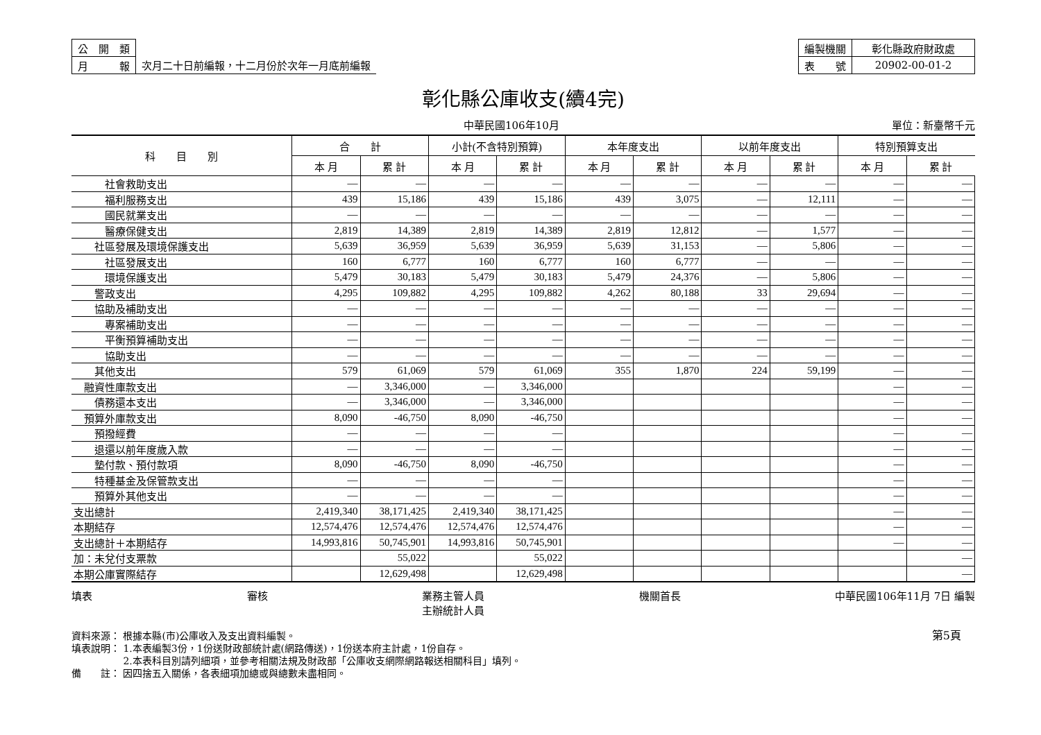| 公 開 類 | |
| 月 報 | 次月二十日前編報，十二月份於次年一月底前編報 |
| 編製機關 | 彰化縣政府財政處 |
| 表 號 | 20902-00-01-2 |
彰化縣公庫收支(續4完)
中華民國106年10月 單位：新臺幣千元
| 科 目 別 | 合 計 | | 小計(不含特別預算) | | 本年度支出 | | 以前年度支出 | | 特別預算支出 | |
| --- | --- | --- | --- | --- | --- | --- | --- | --- | --- | --- |
| | 本 月 | 累 計 | 本 月 | 累 計 | 本 月 | 累 計 | 本 月 | 累 計 | 本 月 | 累 計 |
| 社會救助支出 | — | — | — | — | — | — | — | — | — | — |
| 福利服務支出 | 439 | 15,186 | 439 | 15,186 | 439 | 3,075 | — | 12,111 | — | — |
| 國民就業支出 | — | — | — | — | — | — | — | — | — | — |
| 醫療保健支出 | 2,819 | 14,389 | 2,819 | 14,389 | 2,819 | 12,812 | — | 1,577 | — | — |
| 社區發展及環境保護支出 | 5,639 | 36,959 | 5,639 | 36,959 | 5,639 | 31,153 | — | 5,806 | — | — |
| 社區發展支出 | 160 | 6,777 | 160 | 6,777 | 160 | 6,777 | — | — | — | — |
| 環境保護支出 | 5,479 | 30,183 | 5,479 | 30,183 | 5,479 | 24,376 | — | 5,806 | — | — |
| 警政支出 | 4,295 | 109,882 | 4,295 | 109,882 | 4,262 | 80,188 | 33 | 29,694 | — | — |
| 協助及補助支出 | — | — | — | — | — | — | — | — | — | — |
| 專案補助支出 | — | — | — | — | — | — | — | — | — | — |
| 平衡預算補助支出 | — | — | — | — | — | — | — | — | — | — |
| 協助支出 | — | — | — | — | — | — | — | — | — | — |
| 其他支出 | 579 | 61,069 | 579 | 61,069 | 355 | 1,870 | 224 | 59,199 | — | — |
| 融資性庫款支出 | — | 3,346,000 | — | 3,346,000 | | | | | — | — |
| 債務還本支出 | — | 3,346,000 | — | 3,346,000 | | | | | — | — |
| 預算外庫款支出 | 8,090 | -46,750 | 8,090 | -46,750 | | | | | — | — |
| 預撥經費 | — | — | — | — | | | | | — | — |
| 退還以前年度歲入款 | — | — | — | — | | | | | — | — |
| 墊付款、預付款項 | 8,090 | -46,750 | 8,090 | -46,750 | | | | | — | — |
| 特種基金及保管款支出 | — | — | — | — | | | | | — | — |
| 預算外其他支出 | — | — | — | — | | | | | — | — |
| 支出總計 | 2,419,340 | 38,171,425 | 2,419,340 | 38,171,425 | | | | | — | — |
| 本期結存 | 12,574,476 | 12,574,476 | 12,574,476 | 12,574,476 | | | | | — | — |
| 支出總計＋本期結存 | 14,993,816 | 50,745,901 | 14,993,816 | 50,745,901 | | | | | — | — |
| 加：未兌付支票款 | | 55,022 | | 55,022 | | | | | | — |
| 本期公庫實際結存 | | 12,629,498 | | 12,629,498 | | | | | | — |
填表 審核 業務主管人員
主辦統計人員 機關首長 中華民國106年11月 7日 編製
資料來源： 根據本縣(市)公庫收入及支出資料編製。
填表說明： 1.本表編製3份，1份送財政部統計處(網路傳送)，1份送本府主計處，1份自存。
　　　　　 2.本表科目別請列細項，並參考相關法規及財政部「公庫收支網際網路報送相關科目」填列。
備　　註： 因四捨五入關係，各表細項加總或與總數未盡相同。
第5頁